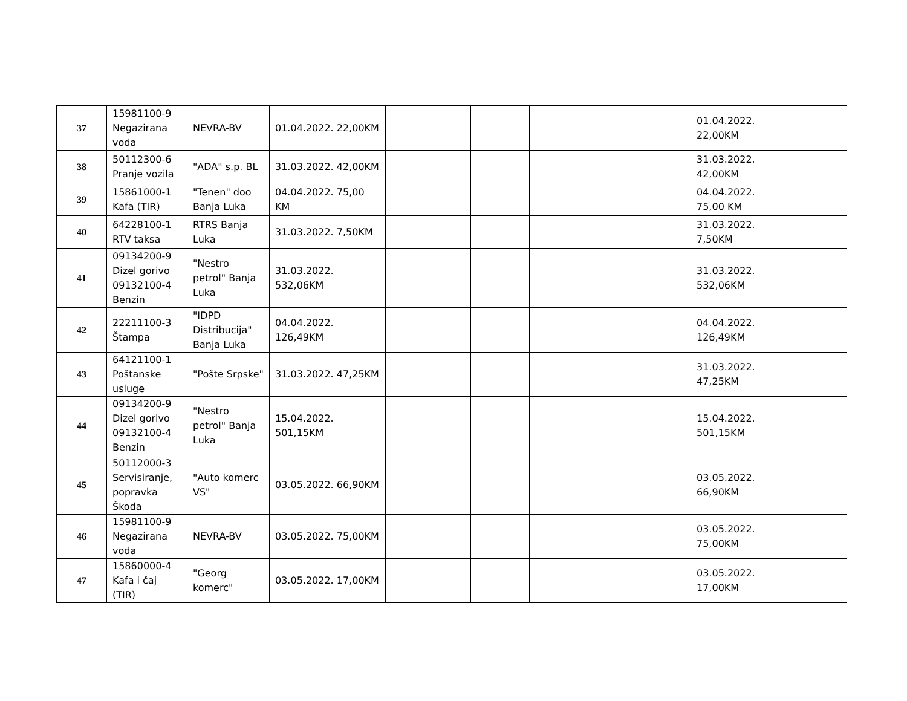| 37 | 15981100-9 Negazirana voda | NEVRA-BV | 01.04.2022. 22,00KM | | | | | 01.04.2022. 22,00KM | |
| 38 | 50112300-6 Pranje vozila | "ADA" s.p. BL | 31.03.2022. 42,00KM | | | | | 31.03.2022. 42,00KM | |
| 39 | 15861000-1 Kafa (TIR) | "Tenen" doo Banja Luka | 04.04.2022. 75,00 KM | | | | | 04.04.2022. 75,00 KM | |
| 40 | 64228100-1 RTV taksa | RTRS Banja Luka | 31.03.2022. 7,50KM | | | | | 31.03.2022. 7,50KM | |
| 41 | 09134200-9 Dizel gorivo 09132100-4 Benzin | "Nestro petrol" Banja Luka | 31.03.2022. 532,06KM | | | | | 31.03.2022. 532,06KM | |
| 42 | 22211100-3 Štampa | "IDPD Distribucija" Banja Luka | 04.04.2022. 126,49KM | | | | | 04.04.2022. 126,49KM | |
| 43 | 64121100-1 Poštanske usluge | "Pošte Srpske" | 31.03.2022. 47,25KM | | | | | 31.03.2022. 47,25KM | |
| 44 | 09134200-9 Dizel gorivo 09132100-4 Benzin | "Nestro petrol" Banja Luka | 15.04.2022. 501,15KM | | | | | 15.04.2022. 501,15KM | |
| 45 | 50112000-3 Servisiranje, popravka Škoda | "Auto komerc VS" | 03.05.2022. 66,90KM | | | | | 03.05.2022. 66,90KM | |
| 46 | 15981100-9 Negazirana voda | NEVRA-BV | 03.05.2022. 75,00KM | | | | | 03.05.2022. 75,00KM | |
| 47 | 15860000-4 Kafa i čaj (TIR) | "Georg komerc" | 03.05.2022. 17,00KM | | | | | 03.05.2022. 17,00KM | |